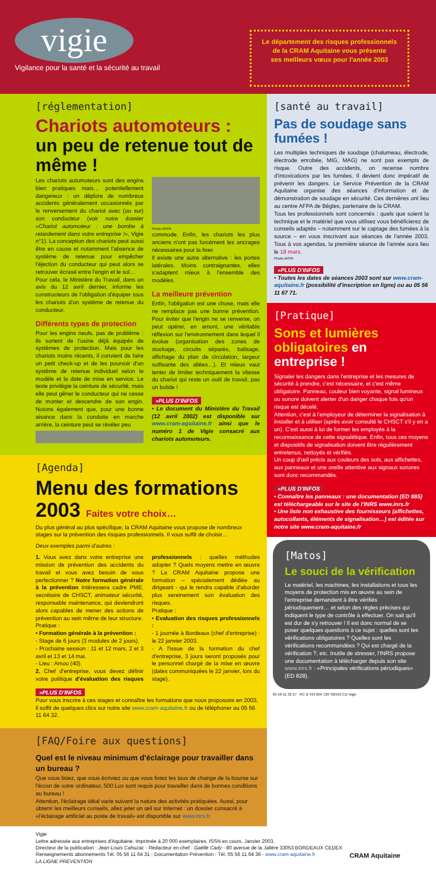vigie
Vigilance pour la santé et la sécurité au travail
Le département des risques professionnels
de la CRAM Aquitaine vous présente
ses meilleurs vœux pour l'année 2003
[réglementation]
Chariots automoteurs :
un peu de retenue tout de même !
Les chariots automoteurs sont des engins bien pratiques mais… potentiellement dangereux : on déplore de nombreux accidents généralement occasionnés par le renversement du chariot avec (ou sur) son conducteur (voir notre dossier «Chariot automoteur : une bombe à retardement dans votre entreprise !», Vigie n°1). La conception des chariots peut aussi être en cause et notamment l'absence de système de retenue pour empêcher l'éjection du conducteur qui peut alors se retrouver écrasé entre l'engin et le sol…
Pour cela, le Ministère du Travail, dans un avis du 12 avril dernier, informe les constructeurs de l'obligation d'équiper tous les chariots d'un système de retenue du conducteur.
Différents types de protection
Pour les engins neufs, pas de problème : ils sortent de l'usine déjà équipés de systèmes de protection. Mais pour les chariots moins récents, il convient de faire un petit check-up et de les pourvoir d'un système de retenue individuel selon le modèle et la date de mise en service. Le texte privilégie la ceinture de sécurité, mais elle peut gêner le conducteur qui ne cesse de monter et descendre de son engin. Notons également que, pour une bonne aisance dans la conduite en marche arrière, la ceinture peut se révéler peu
Photo APPA
commode. Enfin, les chariots les plus anciens n'ont pas forcément les ancrages nécessaires pour la fixer.
Il existe une autre alternative : les portes latérales. Moins contraignantes, elles s'adaptent mieux à l'ensemble des modèles.
La meilleure prévention
Enfin, l'obligation est une chose, mais elle ne remplace pas une bonne prévention. Pour éviter que l'engin ne se renverse, on peut opérer, en amont, une véritable réflexion sur l'environnement dans lequel il évolue (organisation des zones de stockage, circuits séparés, balisage, affichage du plan de circulation, largeur suffisante des allées…). Et mieux vaut tenter de limiter techniquement la vitesse du chariot qui reste un outil de travail, pas un bolide !
»PLUS D'INFOS
• Le document du Ministère du Travail (12 avril 2002) est disponible sur www.cram-aquitaine.fr ainsi que le numéro 1 de Vigie consacré aux chariots automoteurs.
[Agenda]
Menu des formations
2003 Faites votre choix…
Du plus général au plus spécifique, la CRAM Aquitaine vous propose de nombreux stages sur la prévention des risques professionnels. Il vous suffit de choisir…
Deux exemples parmi d'autres :
1. Vous avez dans votre entreprise une mission de prévention des accidents du travail et vous avez besoin de vous perfectionner ? Notre formation générale à la prévention intéressera cadre PME, secrétaire de CHSCT, animateur sécurité, responsable maintenance, qui deviendront alors capables de mener des actions de prévention au sein même de leur structure.
Pratique :
• Formation générale à la prévention :
- Stage de 6 jours (3 modules de 2 jours).
- Prochaine session : 11 et 12 mars, 2 et 3 avril et 13 et 14 mai.
- Lieu : Amou (40).
2. Chef d'entreprise, vous devez définir votre politique d'évaluation des risques professionnels : quelles méthodes adopter ? Quels moyens mettre en œuvre ? La CRAM Aquitaine propose une formation – spécialement dédiée au dirigeant - qui le rendra capable d'aborder plus sereinement son évaluation des risques.
Pratique :
• Evaluation des risques professionnels :
- 1 journée à Bordeaux (chef d'entreprise) : le 22 janvier 2003.
- A l'issue de la formation du chef d'entreprise, 3 jours seront proposés pour le personnel chargé de la mise en œuvre (dates communiquées le 22 janvier, lors du stage).
»PLUS D'INFOS
Pour vous inscrire à ces stages et connaître les formations que nous proposons en 2003, il suffit de quelques clics sur notre site www.cram-aquitaine.fr ou de téléphoner au 05 56 11 64 32.
[FAQ/Foire aux questions]
Quel est le niveau minimum d'éclairage pour travailler dans un bureau ?
Que vous lisiez, que vous écriviez ou que vous fixiez les taux de change de la bourse sur l'écran de votre ordinateur, 500 Lux sont requis pour travailler dans de bonnes conditions au bureau !
Attention, l'éclairage idéal varie suivant la nature des activités pratiquées. Aussi, pour obtenir les meilleurs conseils, allez jeter un œil sur Internet : un dossier consacré à «l'éclairage artificiel au poste de travail» est disponible sur www.inrs.fr.
[santé au travail]
Pas de soudage sans fumées !
Les multiples techniques de soudage (chalumeau, électrode, électrode enrobée, MIG, MAG) ne sont pas exempts de risque. Outre des accidents, on recense nombre d'intoxications par les fumées. Il devient donc impératif de prévenir les dangers. Le Service Prévention de la CRAM Aquitaine organise des séances d'information et de démonstration de soudage en sécurité. Ces dernières ont lieu au centre AFPA de Bègles, partenaire de la CRAM.
Tous les professionnels sont concernés : quels que soient la technique et le matériel que vous utilisez vous bénéficierez de conseils adaptés – notamment sur le captage des fumées à la source – en vous inscrivant aux séances de l'année 2003. Tous à vos agendas, la première séance de l'année aura lieu le 18 mars.
Photo APPA
»PLUS D'INFOS
• Toutes les dates de séances 2003 sont sur www.cram-aquitaine.fr (possibilité d'inscription en ligne) ou au 05 56 11 67 71.
[Pratique]
Sons et lumières obligatoires en entreprise !
Signaler les dangers dans l'entreprise et les mesures de sécurité à prendre, c'est nécessaire, et c'est même obligatoire. Panneau, couleur bien voyante, signal lumineux ou sonore doivent alerter d'un danger chaque fois qu'un risque est décelé.
Attention, c'est à l'employeur de déterminer la signalisation à installer et à utiliser (après avoir consulté le CHSCT s'il y en a un). C'est aussi à lui de former les employés à la reconnaissance de cette signalétique. Enfin, tous ces moyens et dispositifs de signalisation doivent être régulièrement entretenus, nettoyés et vérifiés.
Un coup d'œil précis aux couleurs des sols, aux affichettes, aux panneaux et une oreille attentive aux signaux sonores sont donc recommandés.
»PLUS D'INFOS
• Connaître les panneaux : une documentation (ED 885) est téléchargeable sur le site de l'INRS www.inrs.fr
• Une liste non exhaustive des fournisseurs (affichettes, autocollants, éléments de signalisation…) est éditée sur notre site www.cram-aquitaine.fr
[Matos]
Le souci de la vérification
Le matériel, les machines, les installations et tous les moyens de protection mis en œuvre au sein de l'entreprise demandent à être vérifiés périodiquement… et selon des règles précises qui indiquent le type de contrôle à effectuer. On sait qu'il est dur de s'y retrouver ! Il est donc normal de se poser quelques questions à ce sujet : quelles sont les vérifications obligatoires ? Quelles sont les vérifications recommandées ? Qui est chargé de la vérification ?, etc. Inutile de stresser, l'INRS propose une documentation à télécharger depuis son site www.inrs.fr : «Principales vérifications périodiques» (ED 828).
05 56 51 32 27 - RC B 434 804 720 *02553 CD Vigie
Vigie
Lettre adressée aux entreprises d'Aquitaine. Imprimée à 20 000 exemplaires. ISSN en cours. Janvier 2003.
Directeur de la publication : Jean-Louis Cahuzac - Rédacteur en chef : Gaëlle Cady - 80 avenue de la Jallère 33053 BORDEAUX CEDEX
Renseignements abonnements Tél. 05 56 11 64 31 - Documentation Prévention : Tél. 05 56 11 64 36 - www.cram-aquitaine.fr CRAM Aquitaine
LA LIGNE PREVENTION